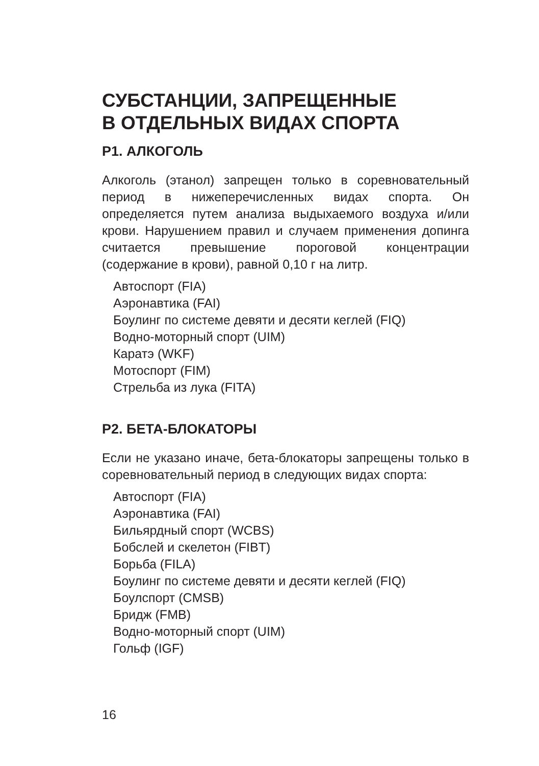СУБСТАНЦИИ, ЗАПРЕЩЕННЫЕ
В ОТДЕЛЬНЫХ ВИДАХ СПОРТА
P1. АЛКОГОЛЬ
Алкоголь (этанол) запрещен только в соревновательный период в нижеперечисленных видах спорта. Он определяется путем анализа выдыхаемого воздуха и/или крови. Нарушением правил и случаем применения допинга считается превышение пороговой концентрации (содержание в крови), равной 0,10 г на литр.
Автоспорт (FIA)
Аэронавтика (FAI)
Боулинг по системе девяти и десяти кеглей (FIQ)
Водно-моторный спорт (UIM)
Каратэ (WKF)
Мотоспорт (FIM)
Стрельба из лука (FITA)
P2. БЕТА-БЛОКАТОРЫ
Если не указано иначе, бета-блокаторы запрещены только в соревновательный период в следующих видах спорта:
Автоспорт (FIA)
Аэронавтика (FAI)
Бильярдный спорт (WCBS)
Бобслей и скелетон (FIBT)
Борьба (FILA)
Боулинг по системе девяти и десяти кеглей (FIQ)
Боулспорт (CMSB)
Бридж (FMB)
Водно-моторный спорт (UIM)
Гольф (IGF)
16